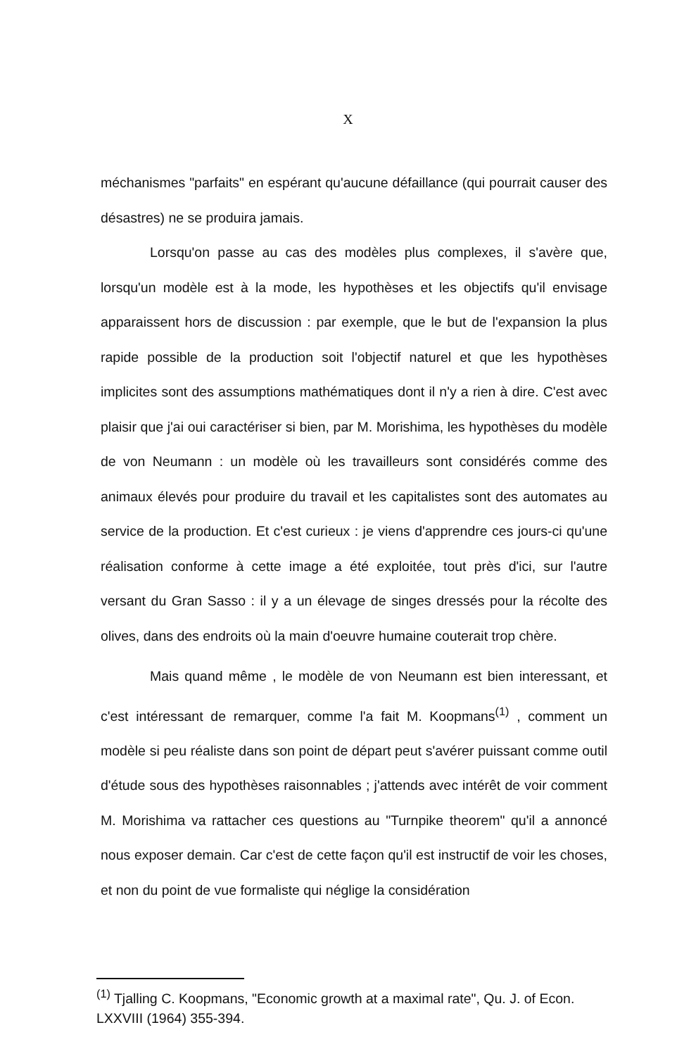X
méchanismes "parfaits" en espérant qu'aucune défaillance (qui pourrait causer des désastres) ne se produira jamais.
Lorsqu'on passe au cas des modèles plus complexes, il s'avère que, lorsqu'un modèle est à la mode, les hypothèses et les objectifs qu'il envisage apparaissent hors de discussion : par exemple, que le but de l'expansion la plus rapide possible de la production soit l'objectif naturel et que les hypothèses implicites sont des assumptions mathématiques dont il n'y a rien à dire. C'est avec plaisir que j'ai oui caractériser si bien, par M. Morishima, les hypothèses du modèle de von Neumann : un modèle où les travailleurs sont considérés comme des animaux élevés pour produire du travail et les capitalistes sont des automates au service de la production. Et c'est curieux : je viens d'apprendre ces jours-ci qu'une réalisation conforme à cette image a été exploitée, tout près d'ici, sur l'autre versant du Gran Sasso : il y a un élevage de singes dressés pour la récolte des olives, dans des endroits où la main d'oeuvre humaine couterait trop chère.
Mais quand même , le modèle de von Neumann est bien interessant, et c'est intéressant de remarquer, comme l'a fait M. Koopmans<sup>(1)</sup> , comment un modèle si peu réaliste dans son point de départ peut s'avérer puissant comme outil d'étude sous des hypothèses raisonnables ; j'attends avec intérêt de voir comment M. Morishima va rattacher ces questions au "Turnpike theorem" qu'il a annoncé nous exposer demain. Car c'est de cette façon qu'il est instructif de voir les choses, et non du point de vue formaliste qui néglige la considération
<sup>(1)</sup> Tjalling C. Koopmans, "Economic growth at a maximal rate", Qu. J. of Econ. LXXVIII (1964) 355-394.